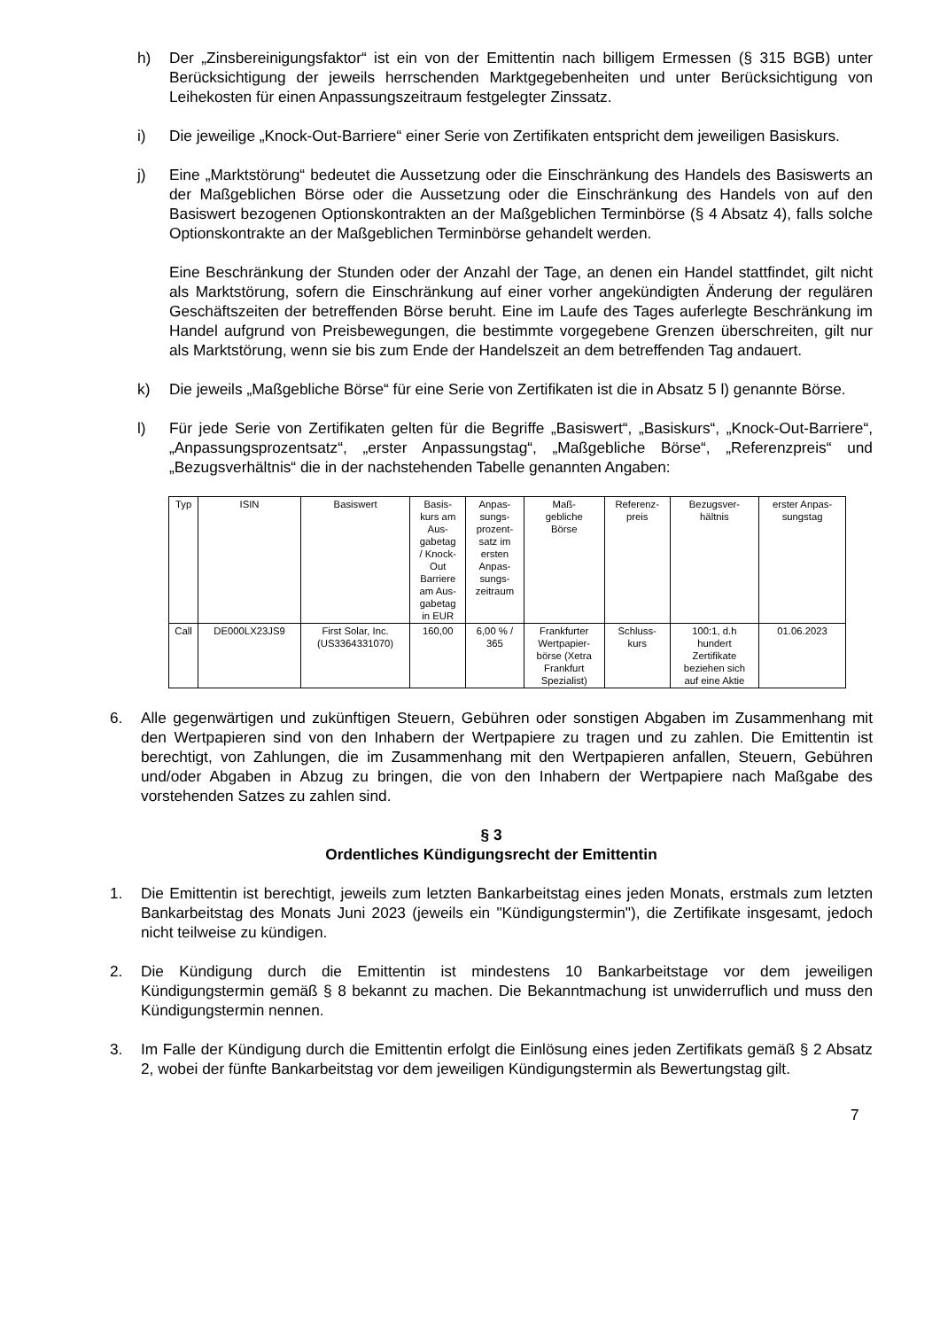h) Der „Zinsbereinigungsfaktor“ ist ein von der Emittentin nach billigem Ermessen (§ 315 BGB) unter Berücksichtigung der jeweils herrschenden Marktgegebenheiten und unter Berücksichtigung von Leihekosten für einen Anpassungszeitraum festgelegter Zinssatz.
i) Die jeweilige „Knock-Out-Barriere“ einer Serie von Zertifikaten entspricht dem jeweiligen Basiskurs.
j) Eine „Marktstörung“ bedeutet die Aussetzung oder die Einschränkung des Handels des Basiswerts an der Maßgeblichen Börse oder die Aussetzung oder die Einschränkung des Handels von auf den Basiswert bezogenen Optionskontrakten an der Maßgeblichen Terminbörse (§ 4 Absatz 4), falls solche Optionskontrakte an der Maßgeblichen Terminbörse gehandelt werden.
Eine Beschränkung der Stunden oder der Anzahl der Tage, an denen ein Handel stattfindet, gilt nicht als Marktstörung, sofern die Einschränkung auf einer vorher angekündigten Änderung der regulären Geschäftszeiten der betreffenden Börse beruht. Eine im Laufe des Tages auferlegte Beschränkung im Handel aufgrund von Preisbewegungen, die bestimmte vorgegebene Grenzen überschreiten, gilt nur als Marktstörung, wenn sie bis zum Ende der Handelszeit an dem betreffenden Tag andauert.
k) Die jeweils „Maßgebliche Börse“ für eine Serie von Zertifikaten ist die in Absatz 5 l) genannte Börse.
l) Für jede Serie von Zertifikaten gelten für die Begriffe „Basiswert“, „Basiskurs“, „Knock-Out-Barriere“, „Anpassungsprozentsatz“, „erster Anpassungstag“, „Maßgebliche Börse“, „Referenzpreis“ und „Bezugsverhältnis“ die in der nachstehenden Tabelle genannten Angaben:
| Typ | ISIN | Basiswert | Basis- kurs am Aus- gabetag / Knock- Out Barriere am Aus- gabetag in EUR | Anpas- sungs- prozent- satz im ersten Anpas- sungs- zeitraum | Maß- gebliche Börse | Referenz- preis | Bezugsver- hältnis | erster Anpas- sungstag |
| Call | DE000LX23JS9 | First Solar, Inc. (US3364331070) | 160,00 | 6,00 % / 365 | Frankfurter Wertpapier- börse (Xetra Frankfurt Spezialist) | Schluss- kurs | 100:1, d.h hundert Zertifikate beziehen sich auf eine Aktie | 01.06.2023 |
6. Alle gegenwärtigen und zukünftigen Steuern, Gebühren oder sonstigen Abgaben im Zusammenhang mit den Wertpapieren sind von den Inhabern der Wertpapiere zu tragen und zu zahlen. Die Emittentin ist berechtigt, von Zahlungen, die im Zusammenhang mit den Wertpapieren anfallen, Steuern, Gebühren und/oder Abgaben in Abzug zu bringen, die von den Inhabern der Wertpapiere nach Maßgabe des vorstehenden Satzes zu zahlen sind.
§ 3
Ordentliches Kündigungsrecht der Emittentin
1. Die Emittentin ist berechtigt, jeweils zum letzten Bankarbeitstag eines jeden Monats, erstmals zum letzten Bankarbeitstag des Monats Juni 2023 (jeweils ein "Kündigungstermin"), die Zertifikate insgesamt, jedoch nicht teilweise zu kündigen.
2. Die Kündigung durch die Emittentin ist mindestens 10 Bankarbeitstage vor dem jeweiligen Kündigungstermin gemäß § 8 bekannt zu machen. Die Bekanntmachung ist unwiderruflich und muss den Kündigungstermin nennen.
3. Im Falle der Kündigung durch die Emittentin erfolgt die Einlösung eines jeden Zertifikats gemäß § 2 Absatz 2, wobei der fünfte Bankarbeitstag vor dem jeweiligen Kündigungstermin als Bewertungstag gilt.
7